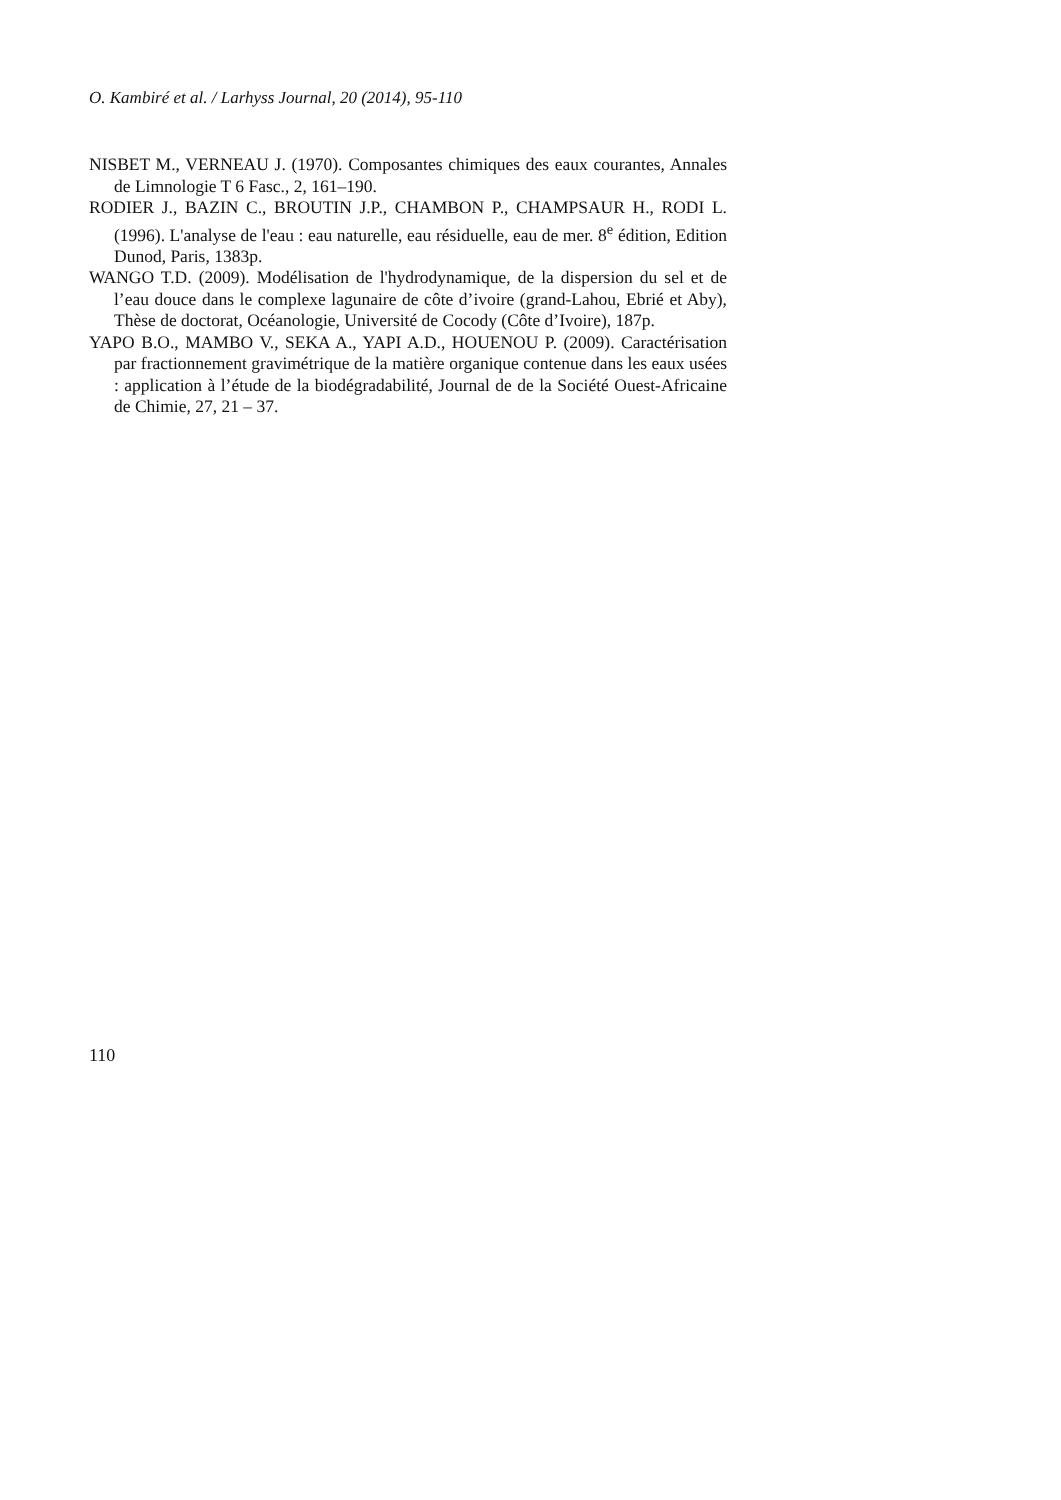O. Kambiré et al. / Larhyss Journal, 20 (2014), 95-110
NISBET M., VERNEAU J. (1970). Composantes chimiques des eaux courantes, Annales de Limnologie T 6 Fasc., 2, 161–190.
RODIER J., BAZIN C., BROUTIN J.P., CHAMBON P., CHAMPSAUR H., RODI L. (1996). L'analyse de l'eau : eau naturelle, eau résiduelle, eau de mer. 8<sup>e</sup> édition, Edition Dunod, Paris, 1383p.
WANGO T.D. (2009). Modélisation de l'hydrodynamique, de la dispersion du sel et de l’eau douce dans le complexe lagunaire de côte d’ivoire (grand-Lahou, Ebrié et Aby), Thèse de doctorat, Océanologie, Université de Cocody (Côte d’Ivoire), 187p.
YAPO B.O., MAMBO V., SEKA A., YAPI A.D., HOUENOU P. (2009). Caractérisation par fractionnement gravimétrique de la matière organique contenue dans les eaux usées : application à l’étude de la biodégradabilité, Journal de de la Société Ouest-Africaine de Chimie, 27, 21 – 37.
110